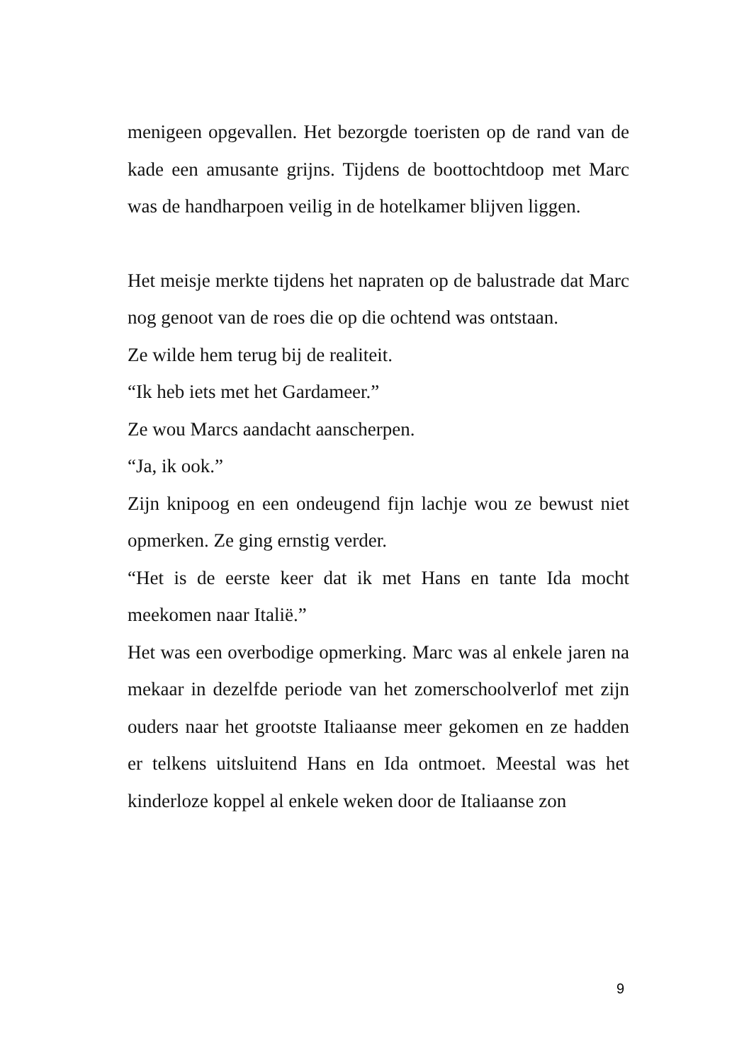menigeen opgevallen. Het bezorgde toeristen op de rand van de kade een amusante grijns. Tijdens de boottochtdoop met Marc was de handharpoen veilig in de hotelkamer blijven liggen.
Het meisje merkte tijdens het napraten op de balustrade dat Marc nog genoot van de roes die op die ochtend was ontstaan.
Ze wilde hem terug bij de realiteit.
“Ik heb iets met het Gardameer.”
Ze wou Marcs aandacht aanscherpen.
“Ja, ik ook.”
Zijn knipoog en een ondeugend fijn lachje wou ze bewust niet opmerken. Ze ging ernstig verder.
“Het is de eerste keer dat ik met Hans en tante Ida mocht meekomen naar Italië.”
Het was een overbodige opmerking. Marc was al enkele jaren na mekaar in dezelfde periode van het zomerschoolverlof met zijn ouders naar het grootste Italiaanse meer gekomen en ze hadden er telkens uitsluitend Hans en Ida ontmoet. Meestal was het kinderloze koppel al enkele weken door de Italiaanse zon
9